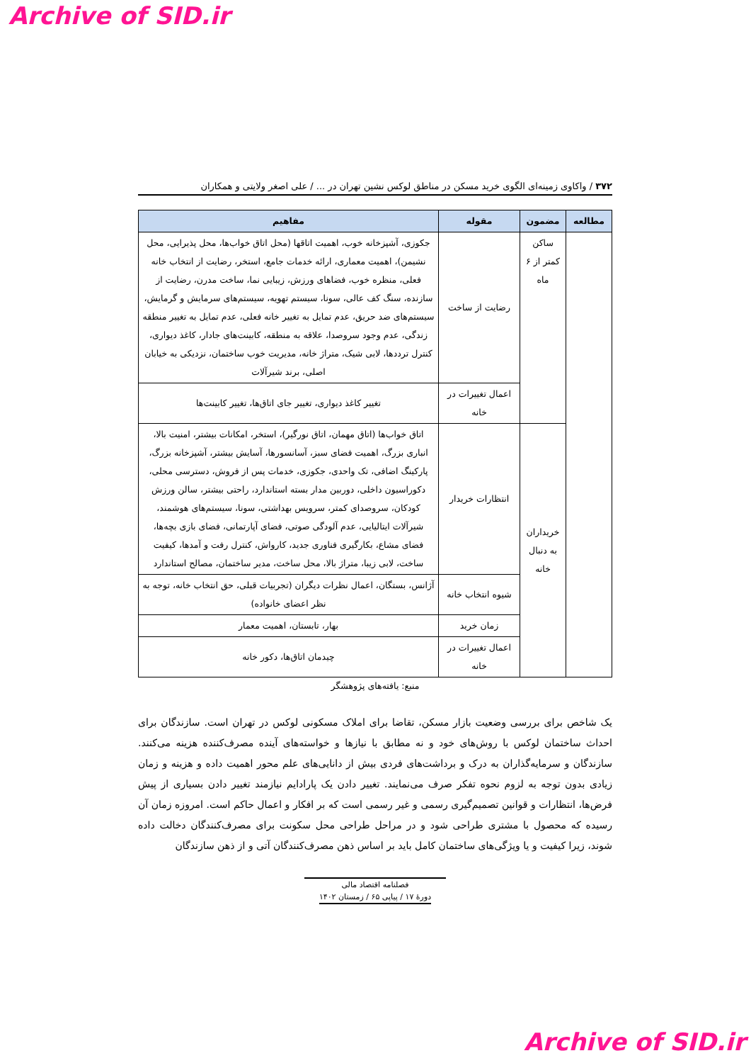Archive of SID.ir
۳۷۲ / واکاوی زمینه‌ای الگوی خرید مسکن در مناطق لوکس نشین تهران در ... / علی اصغر ولایتی و همکاران
| مطالعه | مضمون | مقوله | مفاهیم |
| --- | --- | --- | --- |
| | ساکن کمتر از ۶ ماه | رضایت از ساخت | جکوزی، آشپزخانه خوب، اهمیت اتاقها (محل اتاق خواب‌ها، محل پذیرایی، محل نشیمن)، اهمیت معماری، ارائه خدمات جامع، استخر، رضایت از انتخاب خانه فعلی، منظره خوب، فضاهای ورزش، زیبایی نما، ساخت مدرن، رضایت از سازنده، سنگ کف عالی، سونا، سیستم تهویه، سیستم‌های سرمایش و گرمایش، سیستم‌های ضد حریق، عدم تمایل به تغییر خانه فعلی، عدم تمایل به تغییر منطقه زندگی، عدم وجود سروصدا، علاقه به منطقه، کابینت‌های جادار، کاغذ دیواری، کنترل ترددها، لابی شیک، متراژ خانه، مدیریت خوب ساختمان، نزدیکی به خیابان اصلی، برند شیرآلات |
| | | اعمال تغییرات در خانه | تغییر کاغذ دیواری، تغییر جای اتاق‌ها، تغییر کابینت‌ها |
| | خریداران به دنبال خانه | انتظارات خریدار | اتاق خواب‌ها (اتاق مهمان، اتاق نورگیر)، استخر، امکانات بیشتر، امنیت بالا، انباری بزرگ، اهمیت فضای سبز، آسانسورها، آسایش بیشتر، آشپزخانه بزرگ، پارکینگ اضافی، تک واحدی، جکوزی، خدمات پس از فروش، دسترسی محلی، دکوراسیون داخلی، دوربین مدار بسته استاندارد، راحتی بیشتر، سالن ورزش کودکان، سروصدای کمتر، سرویس بهداشتی، سونا، سیستم‌های هوشمند، شیرآلات ایتالیایی، عدم آلودگی صوتی، فضای آپارتمانی، فضای بازی بچه‌ها، فضای مشاع، بکارگیری فناوری جدید، کارواش، کنترل رفت و آمدها، کیفیت ساخت، لابی زیبا، متراژ بالا، محل ساخت، مدیر ساختمان، مصالح استاندارد |
| | | شیوه انتخاب خانه | آژانس، بستگان، اعمال نظرات دیگران (تجربیات قبلی، حق انتخاب خانه، توجه به نظر اعضای خانواده) |
| | | زمان خرید | بهار، تابستان، اهمیت معمار |
| | | اعمال تغییرات در خانه | چیدمان اتاق‌ها، دکور خانه |
منبع: یافته‌های پژوهشگر
یک شاخص برای بررسی وضعیت بازار مسکن، تقاضا برای املاک مسکونی لوکس در تهران است. سازندگان برای احداث ساختمان لوکس با روش‌های خود و نه مطابق با نیازها و خواسته‌های آینده مصرف‌کننده هزینه می‌کنند. سازندگان و سرمایه‌گذاران به درک و برداشت‌های فردی بیش از دانایی‌های علم محور اهمیت داده و هزینه و زمان زیادی بدون توجه به لزوم نحوه تفکر صرف می‌نمایند. تغییر دادن یک پارادایم نیازمند تغییر دادن بسیاری از پیش فرض‌ها، انتظارات و قوانین تصمیم‌گیری رسمی و غیر رسمی است که بر افکار و اعمال حاکم است. امروزه زمان آن رسیده که محصول با مشتری طراحی شود و در مراحل طراحی محل سکونت برای مصرف‌کنندگان دخالت داده شوند، زیرا کیفیت و یا ویژگی‌های ساختمان کامل باید بر اساس ذهن مصرف‌کنندگان آتی و از ذهن سازندگان
فصلنامه اقتصاد مالی
دورهٔ ۱۷ / پیاپی ۶۵ / زمستان ۱۴۰۲
Archive of SID.ir